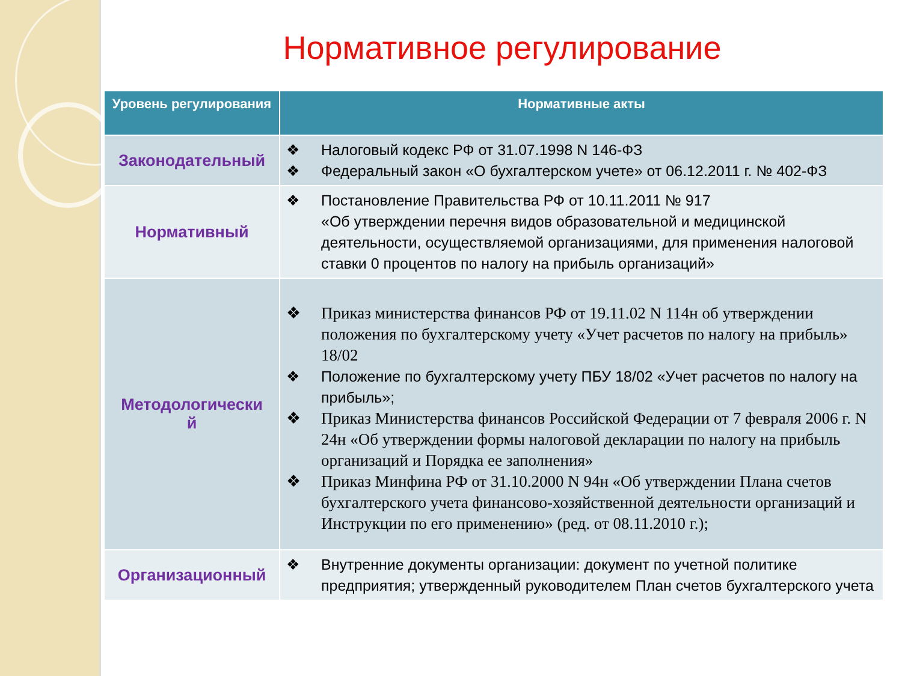Нормативное регулирование
| Уровень регулирования | Нормативные акты |
| --- | --- |
| Законодательный | ❖ Налоговый кодекс РФ от 31.07.1998 N 146-ФЗ ❖ Федеральный закон «О бухгалтерском учете» от 06.12.2011 г. № 402-ФЗ |
| Нормативный | ❖ Постановление Правительства РФ от 10.11.2011 № 917 «Об утверждении перечня видов образовательной и медицинской деятельности, осуществляемой организациями, для применения налоговой ставки 0 процентов по налогу на прибыль организаций» |
| Методологически й | ❖ Приказ министерства финансов РФ от 19.11.02 N 114н об утверждении положения по бухгалтерскому учету «Учет расчетов по налогу на прибыль» 18/02 ❖ Положение по бухгалтерскому учету ПБУ 18/02 «Учет расчетов по налогу на прибыль»; ❖ Приказ Министерства финансов Российской Федерации от 7 февраля 2006 г. N 24н «Об утверждении формы налоговой декларации по налогу на прибыль организаций и Порядка ее заполнения» ❖ Приказ Минфина РФ от 31.10.2000 N 94н «Об утверждении Плана счетов бухгалтерского учета финансово-хозяйственной деятельности организаций и Инструкции по его применению» (ред. от 08.11.2010 г.); |
| Организационный | ❖ Внутренние документы организации: документ по учетной политике предприятия; утвержденный руководителем План счетов бухгалтерского учета |